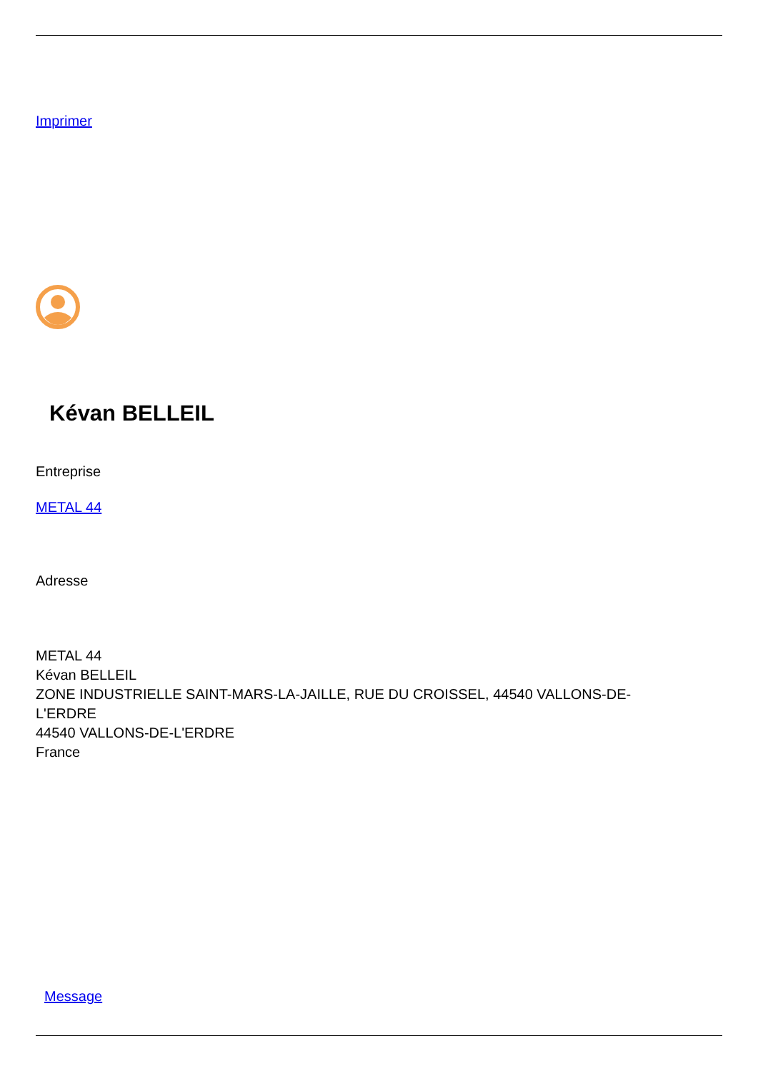Imprimer
Kévan BELLEIL
Entreprise
METAL 44
Adresse
METAL 44
Kévan BELLEIL
ZONE INDUSTRIELLE SAINT-MARS-LA-JAILLE, RUE DU CROISSEL, 44540 VALLONS-DE-
L'ERDRE
44540 VALLONS-DE-L'ERDRE
France
Message